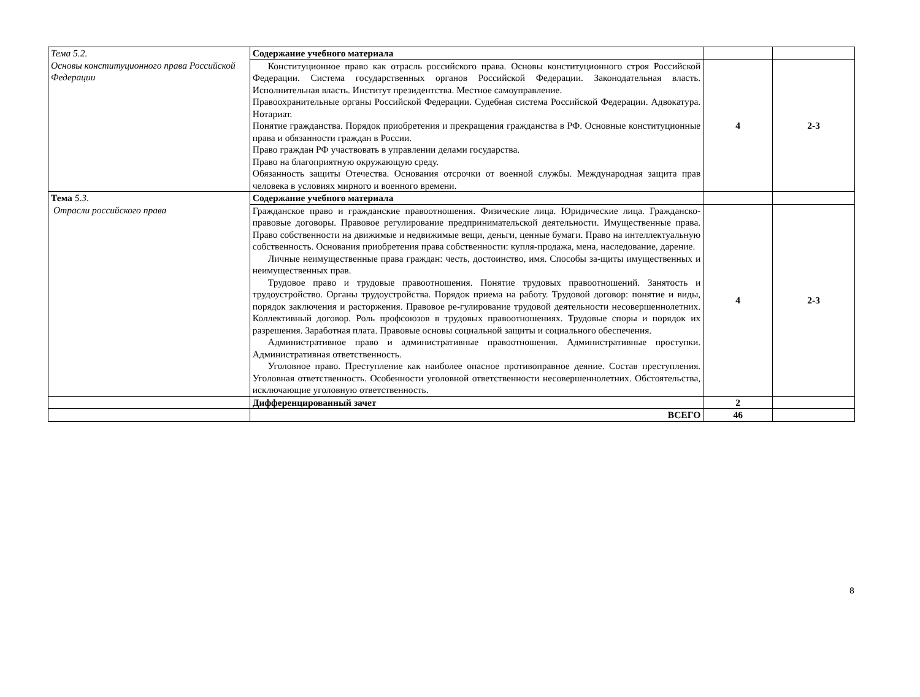| Тема 5.2. Основы конституционного права Российской Федерации | Содержание учебного материала | | |
| | Конституционное право как отрасль российского права. Основы конституционного строя Российской Федерации. Система государственных органов Российской Федерации. Законодательная власть. Исполнительная власть. Институт президентства. Местное самоуправление. Правоохранительные органы Российской Федерации. Судебная система Российской Федерации. Адвокатура. Нотариат. Понятие гражданства. Порядок приобретения и прекращения гражданства в РФ. Основные конституционные права и обязанности граждан в России. Право граждан РФ участвовать в управлении делами государства. Право на благоприятную окружающую среду. Обязанность защиты Отечества. Основания отсрочки от военной службы. Международная защита прав человека в условиях мирного и военного времени. | 4 | 2-3 |
| Тема 5.3 . Отрасли российского права | Содержание учебного материала | | |
| | Гражданское право и гражданские правоотношения. Физические лица. Юридические лица. Гражданско-правовые договоры. Правовое регулирование предпринимательской деятельности. Имущественные права. Право собственности на движимые и недвижимые вещи, деньги, ценные бумаги. Право на интеллектуальную собственность. Основания приобретения права собственности: купля-продажа, мена, наследование, дарение. Личные неимущественные права граждан: честь, достоинство, имя. Способы за-щиты имущественных и неимущественных прав. Трудовое право и трудовые правоотношения. Понятие трудовых правоотношений. Занятость и трудоустройство. Органы трудоустройства. Порядок приема на работу. Трудовой договор: понятие и виды, порядок заключения и расторжения. Правовое ре-гулирование трудовой деятельности несовершеннолетних. Коллективный договор. Роль профсоюзов в трудовых правоотношениях. Трудовые споры и порядок их разрешения. Заработная плата. Правовые основы социальной защиты и социального обеспечения. Административное право и административные правоотношения. Административные проступки. Административная ответственность. Уголовное право. Преступление как наиболее опасное противоправное деяние. Состав преступления. Уголовная ответственность. Особенности уголовной ответственности несовершеннолетних. Обстоятельства, исключающие уголовную ответственность. | 4 | 2-3 |
| | Дифференцированный зачет | 2 | |
| | ВСЕГО | 46 | |
8